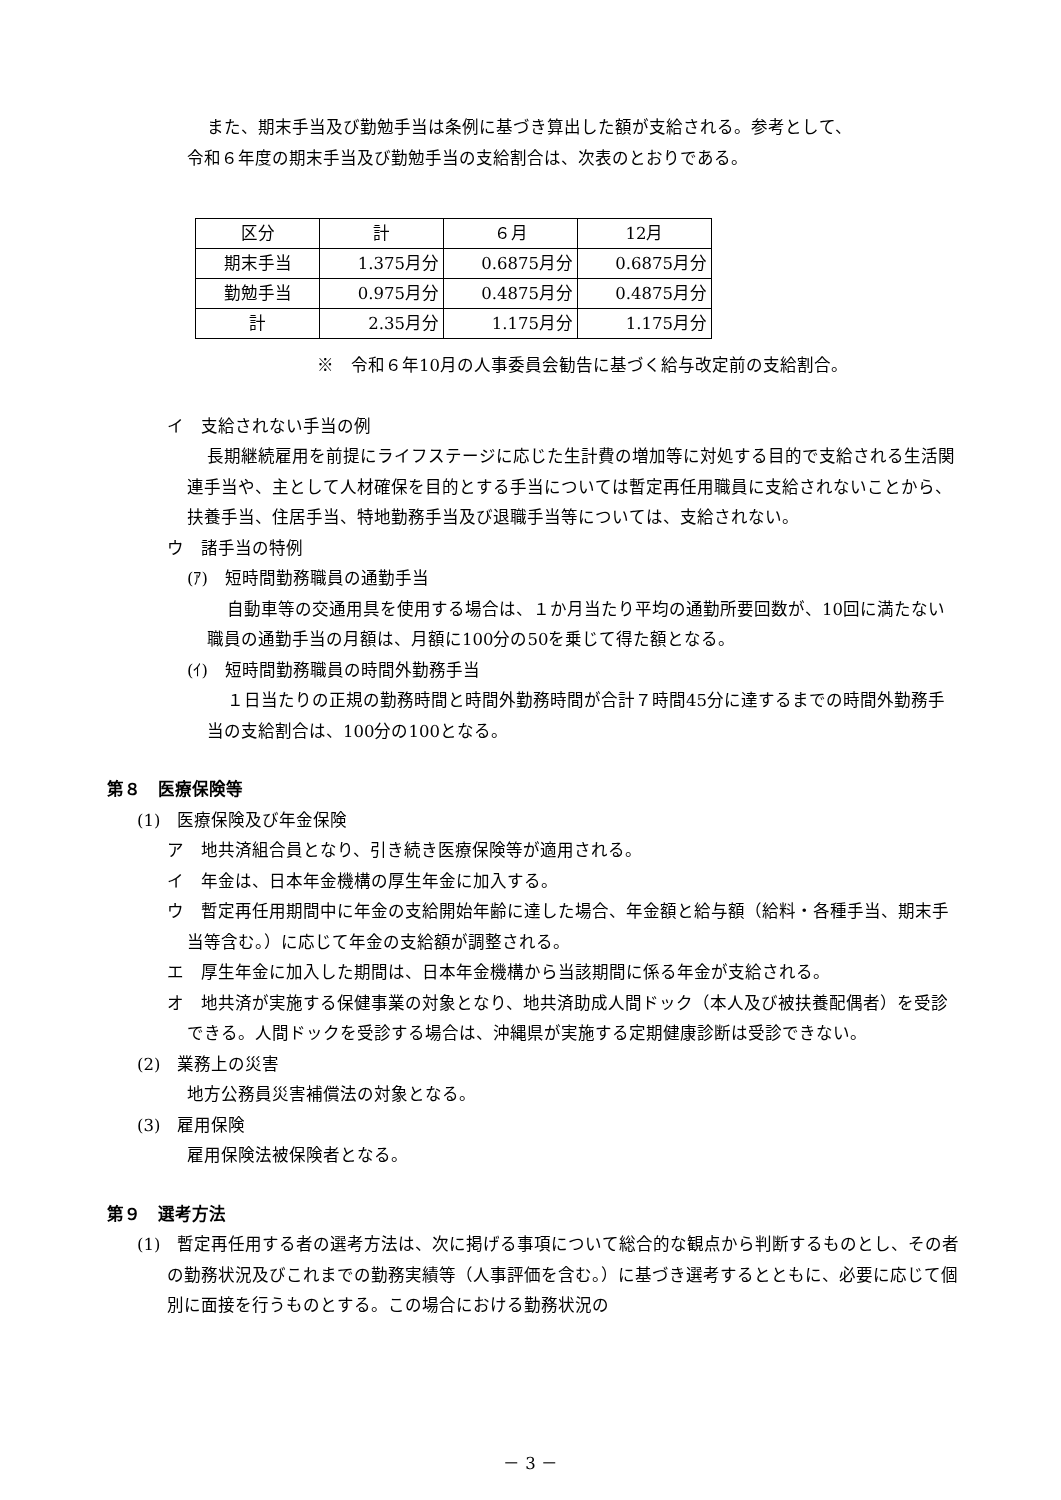また、期末手当及び勤勉手当は条例に基づき算出した額が支給される。参考として、
令和６年度の期末手当及び勤勉手当の支給割合は、次表のとおりである。
| 区分 | 計 | ６月 | 12月 |
| 期末手当 | 1.375月分 | 0.6875月分 | 0.6875月分 |
| 勤勉手当 | 0.975月分 | 0.4875月分 | 0.4875月分 |
| 計 | 2.35月分 | 1.175月分 | 1.175月分 |
※　令和６年10月の人事委員会勧告に基づく給与改定前の支給割合。
イ　支給されない手当の例
長期継続雇用を前提にライフステージに応じた生計費の増加等に対処する目的で支給される生活関連手当や、主として人材確保を目的とする手当については暫定再任用職員に支給されないことから、扶養手当、住居手当、特地勤務手当及び退職手当等については、支給されない。
ウ　諸手当の特例
(ｱ)　短時間勤務職員の通勤手当
自動車等の交通用具を使用する場合は、１か月当たり平均の通勤所要回数が、10回に満たない職員の通勤手当の月額は、月額に100分の50を乗じて得た額となる。
(ｲ)　短時間勤務職員の時間外勤務手当
１日当たりの正規の勤務時間と時間外勤務時間が合計７時間45分に達するまでの時間外勤務手当の支給割合は、100分の100となる。
第８　医療保険等
(1)　医療保険及び年金保険
ア　地共済組合員となり、引き続き医療保険等が適用される。
イ　年金は、日本年金機構の厚生年金に加入する。
ウ　暫定再任用期間中に年金の支給開始年齢に達した場合、年金額と給与額（給料・各種手当、期末手当等含む。）に応じて年金の支給額が調整される。
エ　厚生年金に加入した期間は、日本年金機構から当該期間に係る年金が支給される。
オ　地共済が実施する保健事業の対象となり、地共済助成人間ドック（本人及び被扶養配偶者）を受診できる。人間ドックを受診する場合は、沖縄県が実施する定期健康診断は受診できない。
(2)　業務上の災害
地方公務員災害補償法の対象となる。
(3)　雇用保険
雇用保険法被保険者となる。
第９　選考方法
(1)　暫定再任用する者の選考方法は、次に掲げる事項について総合的な観点から判断するものとし、その者の勤務状況及びこれまでの勤務実績等（人事評価を含む。）に基づき選考するとともに、必要に応じて個別に面接を行うものとする。この場合における勤務状況の
－ 3 －